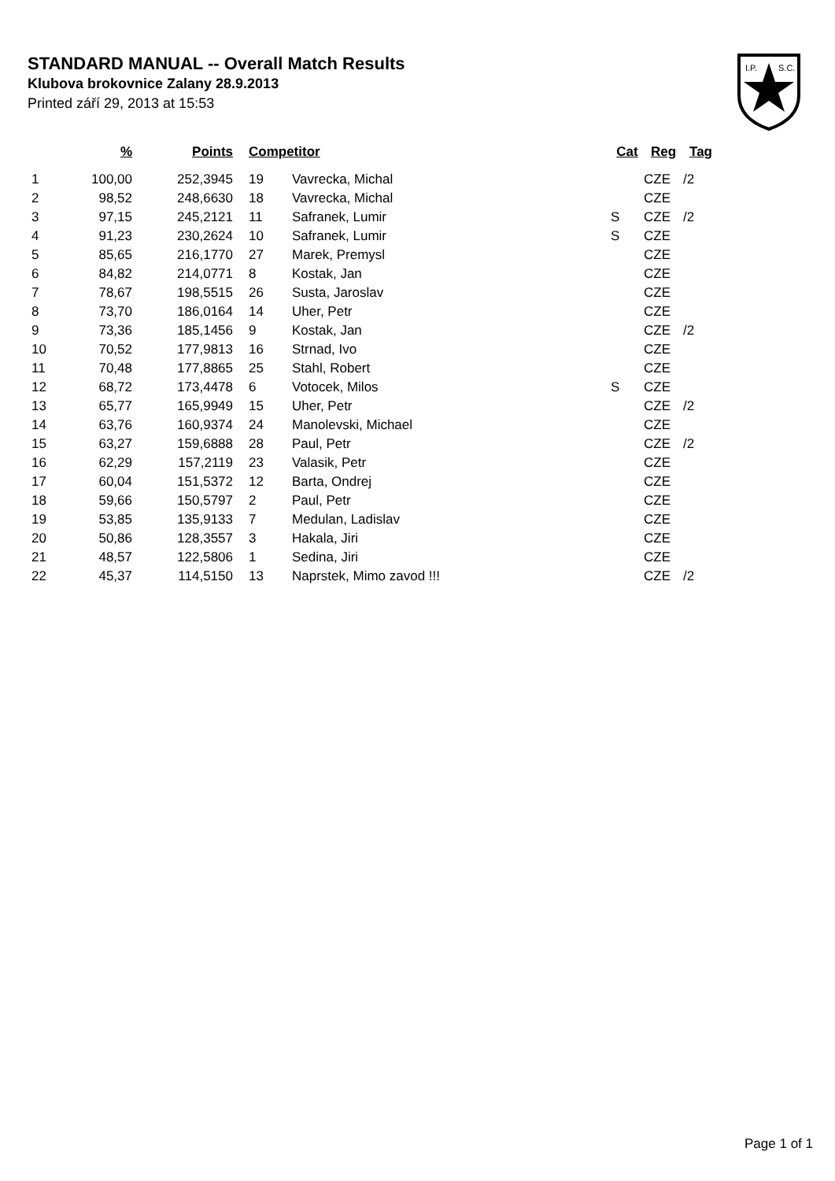STANDARD MANUAL -- Overall Match Results
Klubova brokovnice Zalany 28.9.2013
Printed září 29, 2013 at 15:53
I.P.
S.C.
| | % | Points | | Competitor | | Cat | Reg | Tag |
| --- | --- | --- | --- | --- | --- | --- | --- | --- |
| 1 | 100,00 | 252,3945 | | 19 | Vavrecka, Michal | | CZE | /2 |
| 2 | 98,52 | 248,6630 | | 18 | Vavrecka, Michal | | CZE | |
| 3 | 97,15 | 245,2121 | | 11 | Safranek, Lumir | S | CZE | /2 |
| 4 | 91,23 | 230,2624 | | 10 | Safranek, Lumir | S | CZE | |
| 5 | 85,65 | 216,1770 | | 27 | Marek, Premysl | | CZE | |
| 6 | 84,82 | 214,0771 | | 8 | Kostak, Jan | | CZE | |
| 7 | 78,67 | 198,5515 | | 26 | Susta, Jaroslav | | CZE | |
| 8 | 73,70 | 186,0164 | | 14 | Uher, Petr | | CZE | |
| 9 | 73,36 | 185,1456 | | 9 | Kostak, Jan | | CZE | /2 |
| 10 | 70,52 | 177,9813 | | 16 | Strnad, Ivo | | CZE | |
| 11 | 70,48 | 177,8865 | | 25 | Stahl, Robert | | CZE | |
| 12 | 68,72 | 173,4478 | | 6 | Votocek, Milos | S | CZE | |
| 13 | 65,77 | 165,9949 | | 15 | Uher, Petr | | CZE | /2 |
| 14 | 63,76 | 160,9374 | | 24 | Manolevski, Michael | | CZE | |
| 15 | 63,27 | 159,6888 | | 28 | Paul, Petr | | CZE | /2 |
| 16 | 62,29 | 157,2119 | | 23 | Valasik, Petr | | CZE | |
| 17 | 60,04 | 151,5372 | | 12 | Barta, Ondrej | | CZE | |
| 18 | 59,66 | 150,5797 | | 2 | Paul, Petr | | CZE | |
| 19 | 53,85 | 135,9133 | | 7 | Medulan, Ladislav | | CZE | |
| 20 | 50,86 | 128,3557 | | 3 | Hakala, Jiri | | CZE | |
| 21 | 48,57 | 122,5806 | | 1 | Sedina, Jiri | | CZE | |
| 22 | 45,37 | 114,5150 | | 13 | Naprstek, Mimo zavod !!! | | CZE | /2 |
Page 1 of 1